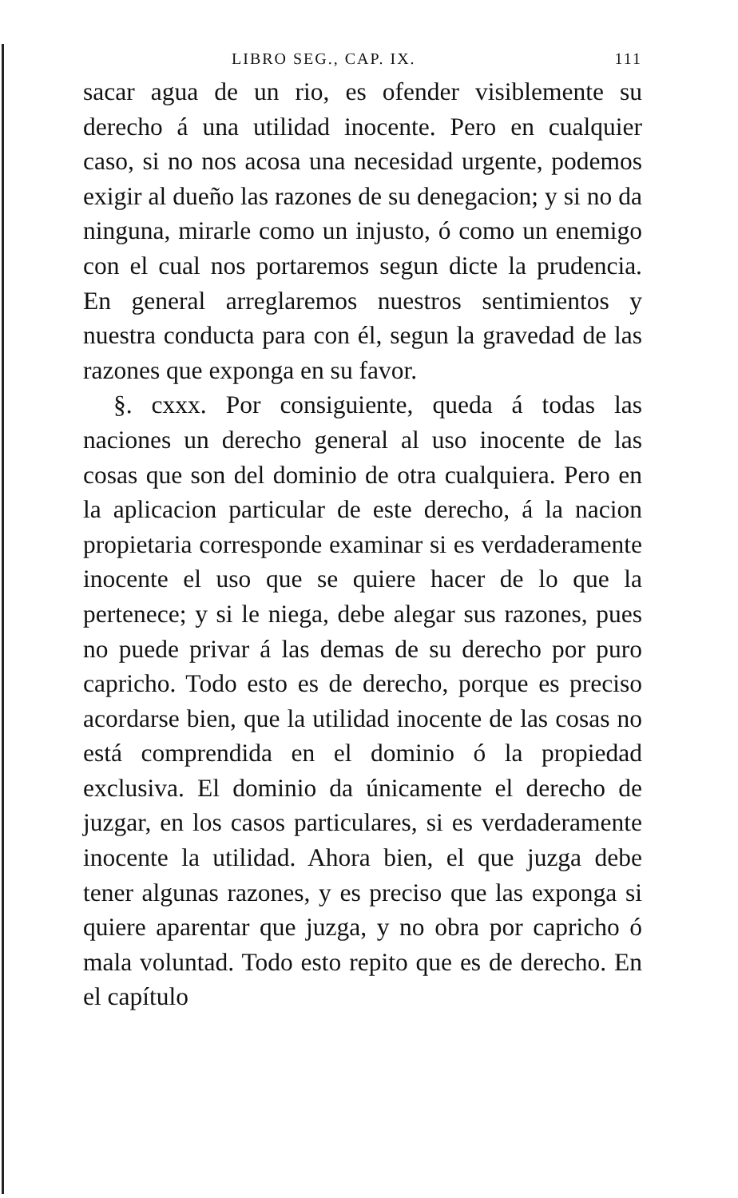LIBRO SEG., CAP. IX. 111
sacar agua de un rio, es ofender visiblemente su derecho á una utilidad inocente. Pero en cualquier caso, si no nos acosa una necesidad urgente, podemos exigir al dueño las razones de su denegacion; y si no da ninguna, mirarle como un injusto, ó como un enemigo con el cual nos portaremos segun dicte la prudencia. En general arreglaremos nuestros sentimientos y nuestra conducta para con él, segun la gravedad de las razones que exponga en su favor.
§. cxxx. Por consiguiente, queda á todas las naciones un derecho general al uso inocente de las cosas que son del dominio de otra cualquiera. Pero en la aplicacion particular de este derecho, á la nacion propietaria corresponde examinar si es verdaderamente inocente el uso que se quiere hacer de lo que la pertenece; y si le niega, debe alegar sus razones, pues no puede privar á las demas de su derecho por puro capricho. Todo esto es de derecho, porque es preciso acordarse bien, que la utilidad inocente de las cosas no está comprendida en el dominio ó la propiedad exclusiva. El dominio da únicamente el derecho de juzgar, en los casos particulares, si es verdaderamente inocente la utilidad. Ahora bien, el que juzga debe tener algunas razones, y es preciso que las exponga si quiere aparentar que juzga, y no obra por capricho ó mala voluntad. Todo esto repito que es de derecho. En el capítulo